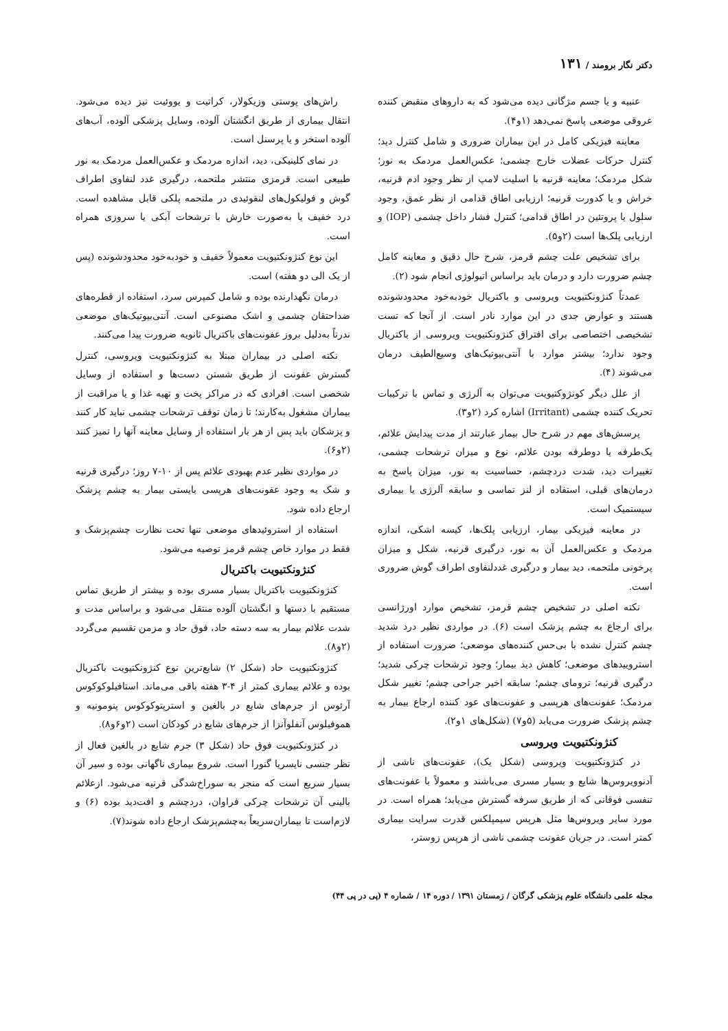دکتر نگار برومند / ۱۳۱
عنبیه و یا جسم مژگانی دیده می‌شود که به داروهای منقبض کننده عروقی موضعی پاسخ نمی‌دهد (۱و۴).
معاینه فیزیکی کامل در این بیماران ضروری و شامل کنترل دید؛ کنترل حرکات عضلات خارج چشمی؛ عکس‌العمل مردمک به نور؛ شکل مردمک؛ معاینه قرنیه با اسلیت لامپ از نظر وجود ادم قرنیه، خراش و یا کدورت قرنیه؛ ارزیابی اطاق قدامی از نظر عمق، وجود سلول یا پروتئین در اطاق قدامی؛ کنترل فشار داخل چشمی (IOP) و ارزیابی پلک‌ها است (۲و۵).
برای تشخیص علت چشم قرمز، شرح حال دقیق و معاینه کامل چشم ضرورت دارد و درمان باید براساس اتیولوژی انجام شود (۲).
عمدتاً کنژونکتیویت ویروسی و باکتریال خودبه‌خود محدودشونده هستند و عوارض جدی در این موارد نادر است. از آنجا که تست تشخیصی اختصاصی برای افتراق کنژونکتیویت ویروسی از باکتریال وجود ندارد؛ بیشتر موارد با آنتی‌بیوتیک‌های وسیع‌الطیف درمان می‌شوند (۴).
از علل دیگر کونژوکتیویت می‌توان به آلرژی و تماس با ترکیبات تحریک کننده چشمی (Irritant) اشاره کرد (۲و۳).
پرسش‌های مهم در شرح حال بیمار عبارتند از مدت پیدایش علائم، یک‌طرفه یا دوطرفه بودن علائم، نوع و میزان ترشحات چشمی، تغییرات دید، شدت دردچشم، حساسیت به نور، میزان پاسخ به درمان‌های قبلی، استفاده از لنز تماسی و سابقه آلرژی یا بیماری سیستمیک است.
در معاینه فیزیکی بیمار، ارزیابی پلک‌ها، کیسه اشکی، اندازه مردمک و عکس‌العمل آن به نور، درگیری قرنیه، شکل و میزان پرخونی ملتحمه، دید بیمار و درگیری غددلنفاوی اطراف گوش ضروری است.
نکته اصلی در تشخیص چشم قرمز، تشخیص موارد اورژانسی برای ارجاع به چشم پزشک است (۶). در مواردی نظیر درد شدید چشم کنترل نشده با بی‌حس کننده‌های موضعی؛ ضرورت استفاده از استروییدهای موضعی؛ کاهش دید بیمار؛ وجود ترشحات چرکی شدید؛ درگیری قرنیه؛ ترومای چشم؛ سابقه اخیر جراحی چشم؛ تغییر شکل مردمک؛ عفونت‌های هرپسی و عفونت‌های عود کننده ارجاع بیمار به چشم پزشک ضرورت می‌یابد (۵و۷) (شکل‌های ۱و۲).
کنژونکتیویت ویروسی
در کنژونکتیویت ویروسی (شکل یک)، عفونت‌های ناشی از آدنوویروس‌ها شایع و بسیار مسری می‌باشند و معمولاً با عفونت‌های تنفسی فوقانی که از طریق سرفه گسترش می‌یابد؛ همراه است. در مورد سایر ویروس‌ها مثل هرپس سیمپلکس قدرت سرایت بیماری کمتر است. در جریان عفونت چشمی ناشی از هرپس زوستر،
راش‌های پوستی وزیکولار، کراتیت و یووئیت نیز دیده می‌شود. انتقال بیماری از طریق انگشتان آلوده، وسایل پزشکی آلوده، آب‌های آلوده استخر و یا پرسنل است.
در نمای کلینیکی، دید، اندازه مردمک و عکس‌العمل مردمک به نور طبیعی است. قرمزی منتشر ملتحمه، درگیری غدد لنفاوی اطراف گوش و فولیکول‌های لنفوئیدی در ملتحمه پلکی قابل مشاهده است. درد خفیف یا به‌صورت خارش با ترشحات آبکی یا سروزی همراه است.
این نوع کنژونکتیویت معمولاً خفیف و خودبه‌خود محدودشونده (پس از یک الی دو هفته) است.
درمان نگهدارنده بوده و شامل کمپرس سرد، استفاده از قطره‌های ضداحتقان چشمی و اشک مصنوعی است. آنتی‌بیوتیک‌های موضعی ندرتاً به‌دلیل بروز عفونت‌های باکتریال ثانویه ضرورت پیدا می‌کنند.
نکته اصلی در بیماران مبتلا به کنژونکتیویت ویروسی، کنترل گسترش عفونت از طریق شستن دست‌ها و استفاده از وسایل شخصی است. افرادی که در مراکز پخت و تهیه غذا و یا مراقبت از بیماران مشغول به‌کارند؛ تا زمان توقف ترشحات چشمی نباید کار کنند و پزشکان باید پس از هر بار استفاده از وسایل معاینه آنها را تمیز کنند (۲و۶).
در مواردی نظیر عدم بهبودی علائم پس از ۱۰-۷ روز؛ درگیری قرنیه و شک به وجود عفونت‌های هرپسی بایستی بیمار به چشم پزشک ارجاع داده شود.
استفاده از استروئیدهای موضعی تنها تحت نظارت چشم‌پزشک و فقط در موارد خاص چشم قرمز توصیه می‌شود.
کنژونکتیویت باکتریال
کنژونکتیویت باکتریال بسیار مسری بوده و بیشتر از طریق تماس مستقیم با دستها و انگشتان آلوده منتقل می‌شود و براساس مدت و شدت علائم بیمار به سه دسته حاد، فوق حاد و مزمن تقسیم می‌گردد (۲و۸).
کنژونکتیویت حاد (شکل ۲) شایع‌ترین نوع کنژونکتیویت باکتریال بوده و علائم بیماری کمتر از ۴-۳ هفته باقی می‌ماند. استافیلوکوکوس آرئوس از جرم‌های شایع در بالغین و استرپتوکوکوس پنومونیه و هموفیلوس آنفلوآنزا از جرم‌های شایع در کودکان است (۲و۶و۸).
در کنژونکتیویت فوق حاد (شکل ۳) جرم شایع در بالغین فعال از نظر جنسی نایسریا گنورا است. شروع بیماری ناگهانی بوده و سیر آن بسیار سریع است که منجر به سوراخ‌شدگی قرنیه می‌شود. ازعلائم بالینی آن ترشحات چرکی فراوان، دردچشم و افت‌دید بوده (۶) و لازم‌است تا بیماران‌سریعاً به‌چشم‌پزشک ارجاع داده شوند(۷).
مجله علمی دانشگاه علوم پزشکی گرگان / زمستان ۱۳۹۱ / دوره ۱۴ / شماره ۴ (پی در پی ۴۴)